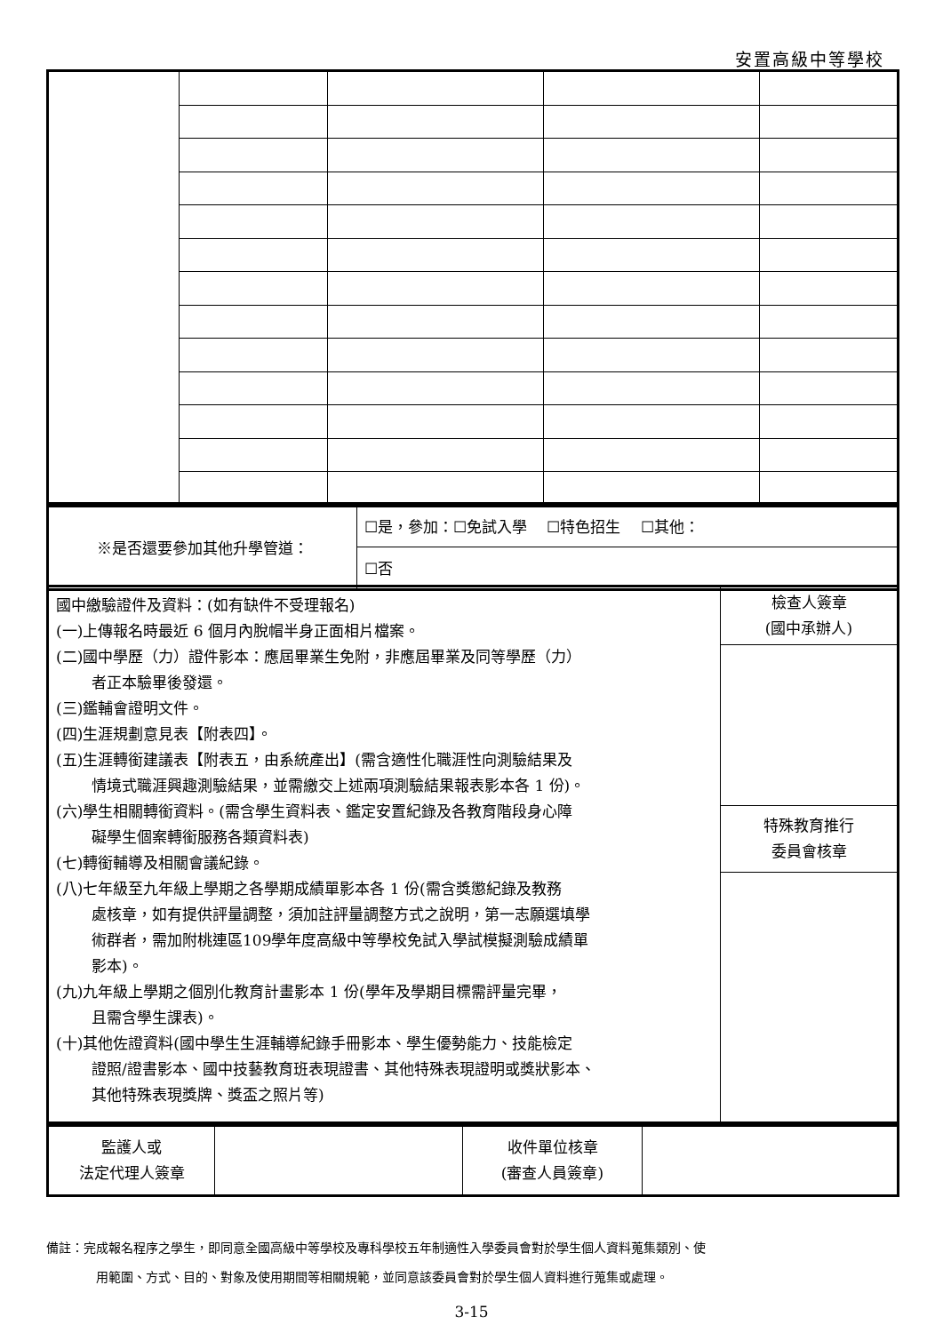安置高級中等學校
| ※是否還要參加其他升學管道： | ☐是，參加：☐免試入學 ☐特色招生 ☐其他： |
| | ☐否 |
| 國中繳驗證件及資料：(如有缺件不受理報名) (一)上傳報名時最近 6 個月內脫帽半身正面相片檔案。 (二)國中學歷（力）證件影本：應屆畢業生免附，非應屆畢業及同等學歷（力） 者正本驗畢後發還。 (三)鑑輔會證明文件。 (四)生涯規劃意見表【附表四】。 (五)生涯轉銜建議表【附表五，由系統產出】(需含適性化職涯性向測驗結果及 情境式職涯興趣測驗結果，並需繳交上述兩項測驗結果報表影本各 1 份)。 (六)學生相關轉銜資料。(需含學生資料表、鑑定安置紀錄及各教育階段身心障 礙學生個案轉銜服務各類資料表) (七)轉銜輔導及相關會議紀錄。 (八)七年級至九年級上學期之各學期成績單影本各 1 份(需含獎懲紀錄及教務 處核章，如有提供評量調整，須加註評量調整方式之說明，第一志願選填學 術群者，需加附桃連區109學年度高級中等學校免試入學試模擬測驗成績單 影本)。 (九)九年級上學期之個別化教育計畫影本 1 份(學年及學期目標需評量完畢， 且需含學生課表)。 (十)其他佐證資料(國中學生生涯輔導紀錄手冊影本、學生優勢能力、技能檢定 證照/證書影本、國中技藝教育班表現證書、其他特殊表現證明或獎狀影本、 其他特殊表現獎牌、獎盃之照片等) | 檢查人簽章 (國中承辦人) |
| | 特殊教育推行 委員會核章 |
| 監護人或 法定代理人簽章 | | 收件單位核章 (審查人員簽章) | |
備註：完成報名程序之學生，即同意全國高級中等學校及專科學校五年制適性入學委員會對於學生個人資料蒐集類別、使
用範圍、方式、目的、對象及使用期間等相關規範，並同意該委員會對於學生個人資料進行蒐集或處理。
3-15